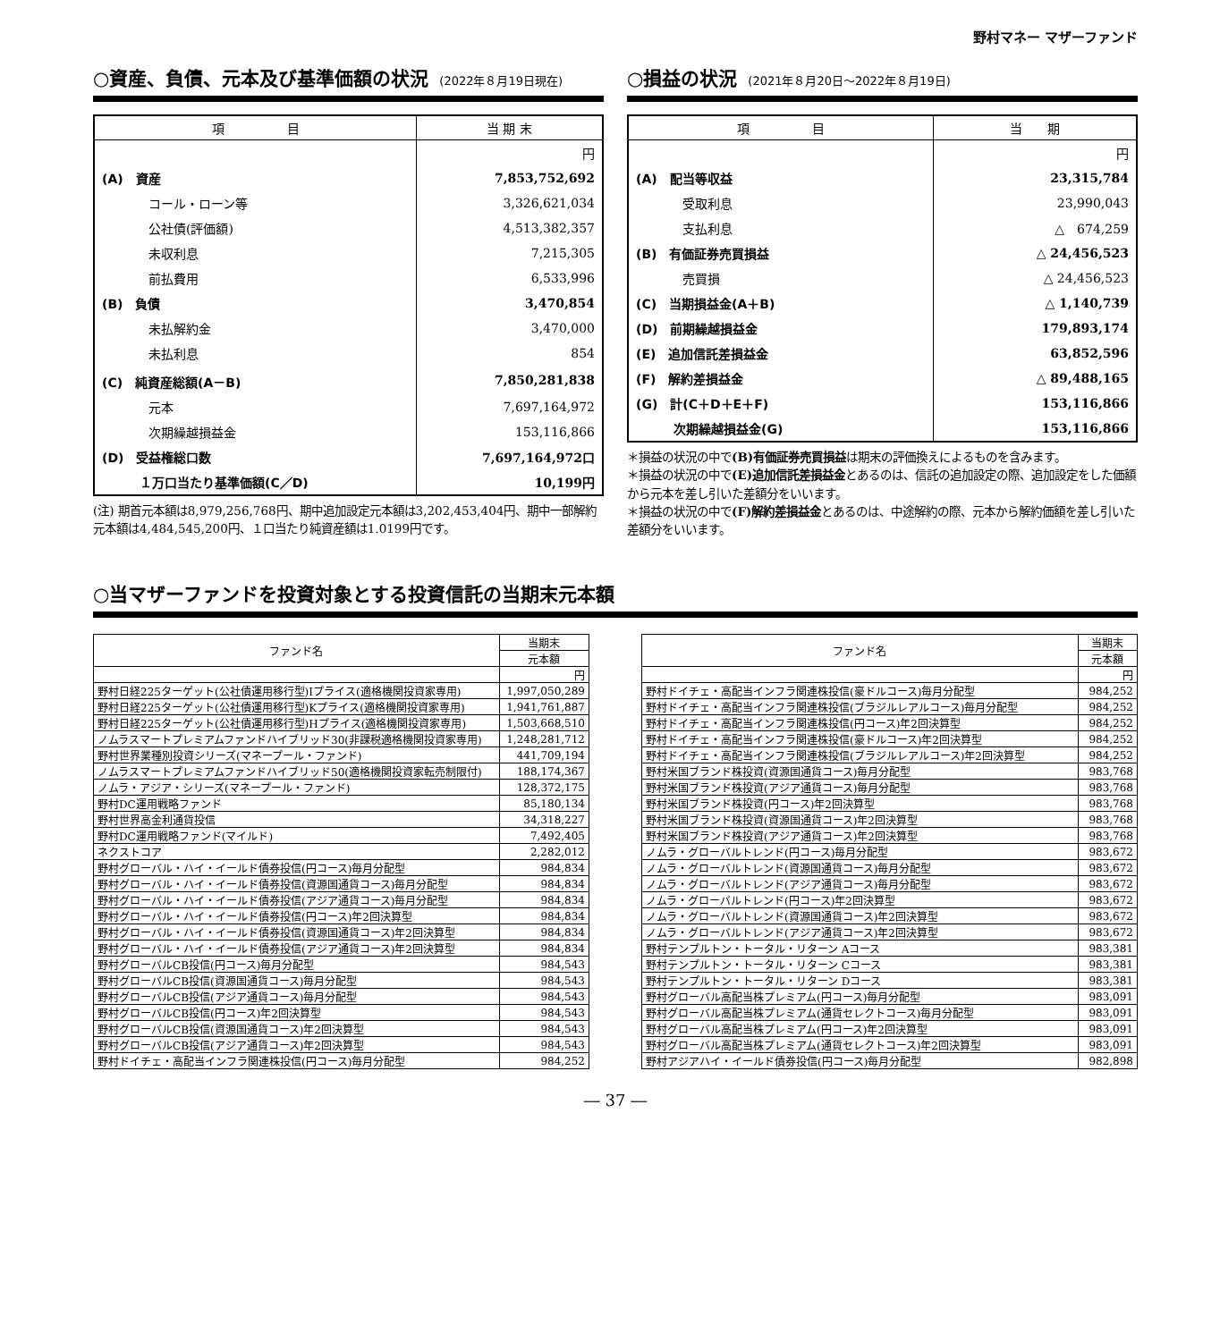野村マネー マザーファンド
○資産、負債、元本及び基準価額の状況 (2022年８月19日現在)
| 項 目 | 当 期 末 |
| --- | --- |
| | 円 |
| (A) 資産 | 7,853,752,692 |
| コール・ローン等 | 3,326,621,034 |
| 公社債(評価額) | 4,513,382,357 |
| 未収利息 | 7,215,305 |
| 前払費用 | 6,533,996 |
| (B) 負債 | 3,470,854 |
| 未払解約金 | 3,470,000 |
| 未払利息 | 854 |
| (C) 純資産総額(A－B) | 7,850,281,838 |
| 元本 | 7,697,164,972 |
| 次期繰越損益金 | 153,116,866 |
| (D) 受益権総口数 | 7,697,164,972口 |
| １万口当たり基準価額(C／D) | 10,199円 |
(注) 期首元本額は8,979,256,768円、期中追加設定元本額は3,202,453,404円、期中一部解約元本額は4,484,545,200円、１口当たり純資産額は1.0199円です。
○損益の状況 (2021年８月20日～2022年８月19日)
| 項 目 | 当 期 |
| --- | --- |
| | 円 |
| (A) 配当等収益 | 23,315,784 |
| 受取利息 | 23,990,043 |
| 支払利息 | △ 674,259 |
| (B) 有価証券売買損益 | △ 24,456,523 |
| 売買損 | △ 24,456,523 |
| (C) 当期損益金(A＋B) | △ 1,140,739 |
| (D) 前期繰越損益金 | 179,893,174 |
| (E) 追加信託差損益金 | 63,852,596 |
| (F) 解約差損益金 | △ 89,488,165 |
| (G) 計(C＋D＋E＋F) | 153,116,866 |
| 次期繰越損益金(G) | 153,116,866 |
＊損益の状況の中で(B)有価証券売買損益は期末の評価換えによるものを含みます。
＊損益の状況の中で(E)追加信託差損益金とあるのは、信託の追加設定の際、追加設定をした価額から元本を差し引いた差額分をいいます。
＊損益の状況の中で(F)解約差損益金とあるのは、中途解約の際、元本から解約価額を差し引いた差額分をいいます。
○当マザーファンドを投資対象とする投資信託の当期末元本額
| ファンド名 | 当期末 |
| --- | --- |
| | 元本額 |
| | 円 |
| 野村日経225ターゲット(公社債運用移行型)Iプライス(適格機関投資家専用) | 1,997,050,289 |
| 野村日経225ターゲット(公社債運用移行型)Kプライス(適格機関投資家専用) | 1,941,761,887 |
| 野村日経225ターゲット(公社債運用移行型)Hプライス(適格機関投資家専用) | 1,503,668,510 |
| ノムラスマートプレミアムファンドハイブリッド30(非課税適格機関投資家専用) | 1,248,281,712 |
| 野村世界業種別投資シリーズ(マネープール・ファンド) | 441,709,194 |
| ノムラスマートプレミアムファンドハイブリッド50(適格機関投資家転売制限付) | 188,174,367 |
| ノムラ・アジア・シリーズ(マネープール・ファンド) | 128,372,175 |
| 野村DC運用戦略ファンド | 85,180,134 |
| 野村世界高金利通貨投信 | 34,318,227 |
| 野村DC運用戦略ファンド(マイルド) | 7,492,405 |
| ネクストコア | 2,282,012 |
| 野村グローバル・ハイ・イールド債券投信(円コース)毎月分配型 | 984,834 |
| 野村グローバル・ハイ・イールド債券投信(資源国通貨コース)毎月分配型 | 984,834 |
| 野村グローバル・ハイ・イールド債券投信(アジア通貨コース)毎月分配型 | 984,834 |
| 野村グローバル・ハイ・イールド債券投信(円コース)年2回決算型 | 984,834 |
| 野村グローバル・ハイ・イールド債券投信(資源国通貨コース)年2回決算型 | 984,834 |
| 野村グローバル・ハイ・イールド債券投信(アジア通貨コース)年2回決算型 | 984,834 |
| 野村グローバルCB投信(円コース)毎月分配型 | 984,543 |
| 野村グローバルCB投信(資源国通貨コース)毎月分配型 | 984,543 |
| 野村グローバルCB投信(アジア通貨コース)毎月分配型 | 984,543 |
| 野村グローバルCB投信(円コース)年2回決算型 | 984,543 |
| 野村グローバルCB投信(資源国通貨コース)年2回決算型 | 984,543 |
| 野村グローバルCB投信(アジア通貨コース)年2回決算型 | 984,543 |
| 野村ドイチェ・高配当インフラ関連株投信(円コース)毎月分配型 | 984,252 |
| ファンド名 | 当期末 |
| --- | --- |
| | 元本額 |
| | 円 |
| 野村ドイチェ・高配当インフラ関連株投信(豪ドルコース)毎月分配型 | 984,252 |
| 野村ドイチェ・高配当インフラ関連株投信(ブラジルレアルコース)毎月分配型 | 984,252 |
| 野村ドイチェ・高配当インフラ関連株投信(円コース)年2回決算型 | 984,252 |
| 野村ドイチェ・高配当インフラ関連株投信(豪ドルコース)年2回決算型 | 984,252 |
| 野村ドイチェ・高配当インフラ関連株投信(ブラジルレアルコース)年2回決算型 | 984,252 |
| 野村米国ブランド株投資(資源国通貨コース)毎月分配型 | 983,768 |
| 野村米国ブランド株投資(アジア通貨コース)毎月分配型 | 983,768 |
| 野村米国ブランド株投資(円コース)年2回決算型 | 983,768 |
| 野村米国ブランド株投資(資源国通貨コース)年2回決算型 | 983,768 |
| 野村米国ブランド株投資(アジア通貨コース)年2回決算型 | 983,768 |
| ノムラ・グローバルトレンド(円コース)毎月分配型 | 983,672 |
| ノムラ・グローバルトレンド(資源国通貨コース)毎月分配型 | 983,672 |
| ノムラ・グローバルトレンド(アジア通貨コース)毎月分配型 | 983,672 |
| ノムラ・グローバルトレンド(円コース)年2回決算型 | 983,672 |
| ノムラ・グローバルトレンド(資源国通貨コース)年2回決算型 | 983,672 |
| ノムラ・グローバルトレンド(アジア通貨コース)年2回決算型 | 983,672 |
| 野村テンプルトン・トータル・リターン Aコース | 983,381 |
| 野村テンプルトン・トータル・リターン Cコース | 983,381 |
| 野村テンプルトン・トータル・リターン Dコース | 983,381 |
| 野村グローバル高配当株プレミアム(円コース)毎月分配型 | 983,091 |
| 野村グローバル高配当株プレミアム(通貨セレクトコース)毎月分配型 | 983,091 |
| 野村グローバル高配当株プレミアム(円コース)年2回決算型 | 983,091 |
| 野村グローバル高配当株プレミアム(通貨セレクトコース)年2回決算型 | 983,091 |
| 野村アジアハイ・イールド債券投信(円コース)毎月分配型 | 982,898 |
― 37 ―